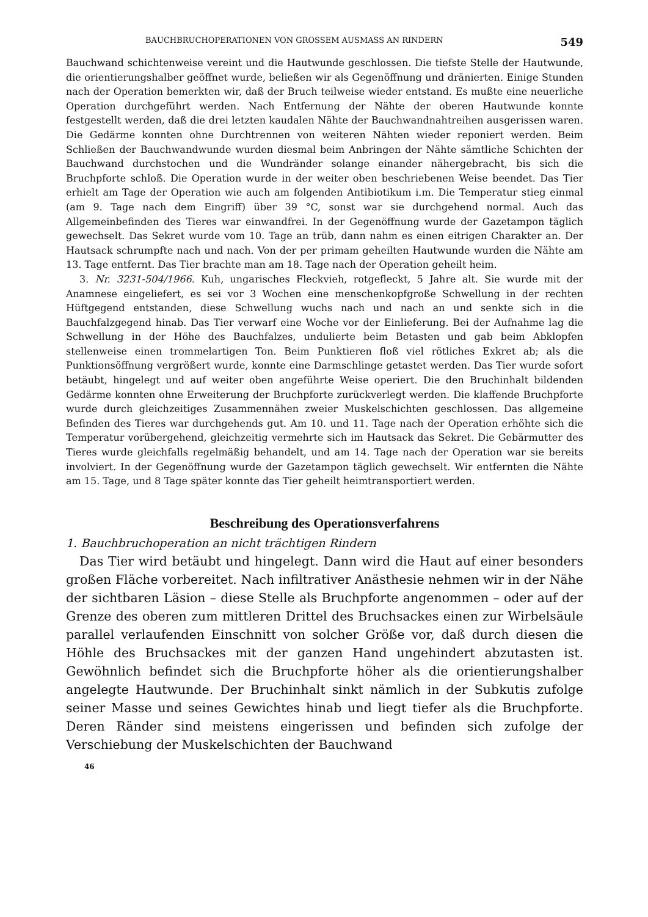BAUCHBRUCHOPERATIONEN VON GROSSEM AUSMASS AN RINDERN 549
Bauchwand schichtenweise vereint und die Hautwunde geschlossen. Die tiefste Stelle der Hautwunde, die orientierungshalber geöffnet wurde, beließen wir als Gegenöffnung und dränierten. Einige Stunden nach der Operation bemerkten wir, daß der Bruch teilweise wieder entstand. Es mußte eine neuerliche Operation durchgeführt werden. Nach Entfernung der Nähte der oberen Hautwunde konnte festgestellt werden, daß die drei letzten kaudalen Nähte der Bauchwandnahtreihen ausgerissen waren. Die Gedärme konnten ohne Durchtrennen von weiteren Nähten wieder reponiert werden. Beim Schließen der Bauchwandwunde wurden diesmal beim Anbringen der Nähte sämtliche Schichten der Bauchwand durchstochen und die Wundränder solange einander nähergebracht, bis sich die Bruchpforte schloß. Die Operation wurde in der weiter oben beschriebenen Weise beendet. Das Tier erhielt am Tage der Operation wie auch am folgenden Antibiotikum i.m. Die Temperatur stieg einmal (am 9. Tage nach dem Eingriff) über 39 °C, sonst war sie durchgehend normal. Auch das Allgemeinbefinden des Tieres war einwandfrei. In der Gegenöffnung wurde der Gazetampon täglich gewechselt. Das Sekret wurde vom 10. Tage an trüb, dann nahm es einen eitrigen Charakter an. Der Hautsack schrumpfte nach und nach. Von der per primam geheilten Hautwunde wurden die Nähte am 13. Tage entfernt. Das Tier brachte man am 18. Tage nach der Operation geheilt heim.
3. Nr. 3231-504/1966. Kuh, ungarisches Fleckvieh, rotgefleckt, 5 Jahre alt. Sie wurde mit der Anamnese eingeliefert, es sei vor 3 Wochen eine menschenkopfgroße Schwellung in der rechten Hüftgegend entstanden, diese Schwellung wuchs nach und nach an und senkte sich in die Bauchfalzgegend hinab. Das Tier verwarf eine Woche vor der Einlieferung. Bei der Aufnahme lag die Schwellung in der Höhe des Bauchfalzes, undulierte beim Betasten und gab beim Abklopfen stellenweise einen trommelartigen Ton. Beim Punktieren floß viel rötliches Exkret ab; als die Punktionsöffnung vergrößert wurde, konnte eine Darmschlinge getastet werden. Das Tier wurde sofort betäubt, hingelegt und auf weiter oben angeführte Weise operiert. Die den Bruchinhalt bildenden Gedärme konnten ohne Erweiterung der Bruchpforte zurückverlegt werden. Die klaffende Bruchpforte wurde durch gleichzeitiges Zusammennähen zweier Muskelschichten geschlossen. Das allgemeine Befinden des Tieres war durchgehends gut. Am 10. und 11. Tage nach der Operation erhöhte sich die Temperatur vorübergehend, gleichzeitig vermehrte sich im Hautsack das Sekret. Die Gebärmutter des Tieres wurde gleichfalls regelmäßig behandelt, und am 14. Tage nach der Operation war sie bereits involviert. In der Gegenöffnung wurde der Gazetampon täglich gewechselt. Wir entfernten die Nähte am 15. Tage, und 8 Tage später konnte das Tier geheilt heimtransportiert werden.
Beschreibung des Operationsverfahrens
1. Bauchbruchoperation an nicht trächtigen Rindern
Das Tier wird betäubt und hingelegt. Dann wird die Haut auf einer besonders großen Fläche vorbereitet. Nach infiltrativer Anästhesie nehmen wir in der Nähe der sichtbaren Läsion – diese Stelle als Bruchpforte angenommen – oder auf der Grenze des oberen zum mittleren Drittel des Bruchsackes einen zur Wirbelsäule parallel verlaufenden Einschnitt von solcher Größe vor, daß durch diesen die Höhle des Bruchsackes mit der ganzen Hand ungehindert abzutasten ist. Gewöhnlich befindet sich die Bruchpforte höher als die orientierungshalber angelegte Hautwunde. Der Bruchinhalt sinkt nämlich in der Subkutis zufolge seiner Masse und seines Gewichtes hinab und liegt tiefer als die Bruchpforte. Deren Ränder sind meistens eingerissen und befinden sich zufolge der Verschiebung der Muskelschichten der Bauchwand
46